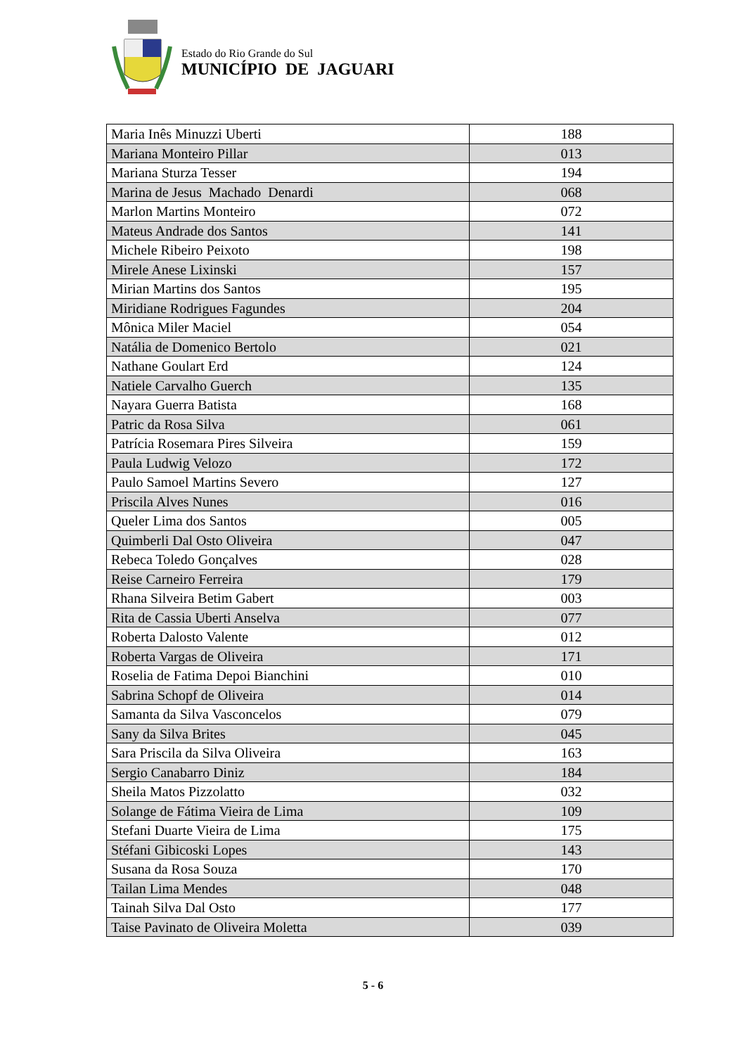Estado do Rio Grande do Sul
MUNICÍPIO DE JAGUARI
| Maria Inês Minuzzi Uberti | 188 |
| Mariana Monteiro Pillar | 013 |
| Mariana Sturza Tesser | 194 |
| Marina de Jesus Machado Denardi | 068 |
| Marlon Martins Monteiro | 072 |
| Mateus Andrade dos Santos | 141 |
| Michele Ribeiro Peixoto | 198 |
| Mirele Anese Lixinski | 157 |
| Mirian Martins dos Santos | 195 |
| Miridiane Rodrigues Fagundes | 204 |
| Mônica Miler Maciel | 054 |
| Natália de Domenico Bertolo | 021 |
| Nathane Goulart Erd | 124 |
| Natiele Carvalho Guerch | 135 |
| Nayara Guerra Batista | 168 |
| Patric da Rosa Silva | 061 |
| Patrícia Rosemara Pires Silveira | 159 |
| Paula Ludwig Velozo | 172 |
| Paulo Samoel Martins Severo | 127 |
| Priscila Alves Nunes | 016 |
| Queler Lima dos Santos | 005 |
| Quimberli Dal Osto Oliveira | 047 |
| Rebeca Toledo Gonçalves | 028 |
| Reise Carneiro Ferreira | 179 |
| Rhana Silveira Betim Gabert | 003 |
| Rita de Cassia Uberti Anselva | 077 |
| Roberta Dalosto Valente | 012 |
| Roberta Vargas de Oliveira | 171 |
| Roselia de Fatima Depoi Bianchini | 010 |
| Sabrina Schopf de Oliveira | 014 |
| Samanta da Silva Vasconcelos | 079 |
| Sany da Silva Brites | 045 |
| Sara Priscila da Silva Oliveira | 163 |
| Sergio Canabarro Diniz | 184 |
| Sheila Matos Pizzolatto | 032 |
| Solange de Fátima Vieira de Lima | 109 |
| Stefani Duarte Vieira de Lima | 175 |
| Stéfani Gibicoski Lopes | 143 |
| Susana da Rosa Souza | 170 |
| Tailan Lima Mendes | 048 |
| Tainah Silva Dal Osto | 177 |
| Taise Pavinato de Oliveira Moletta | 039 |
5 - 6